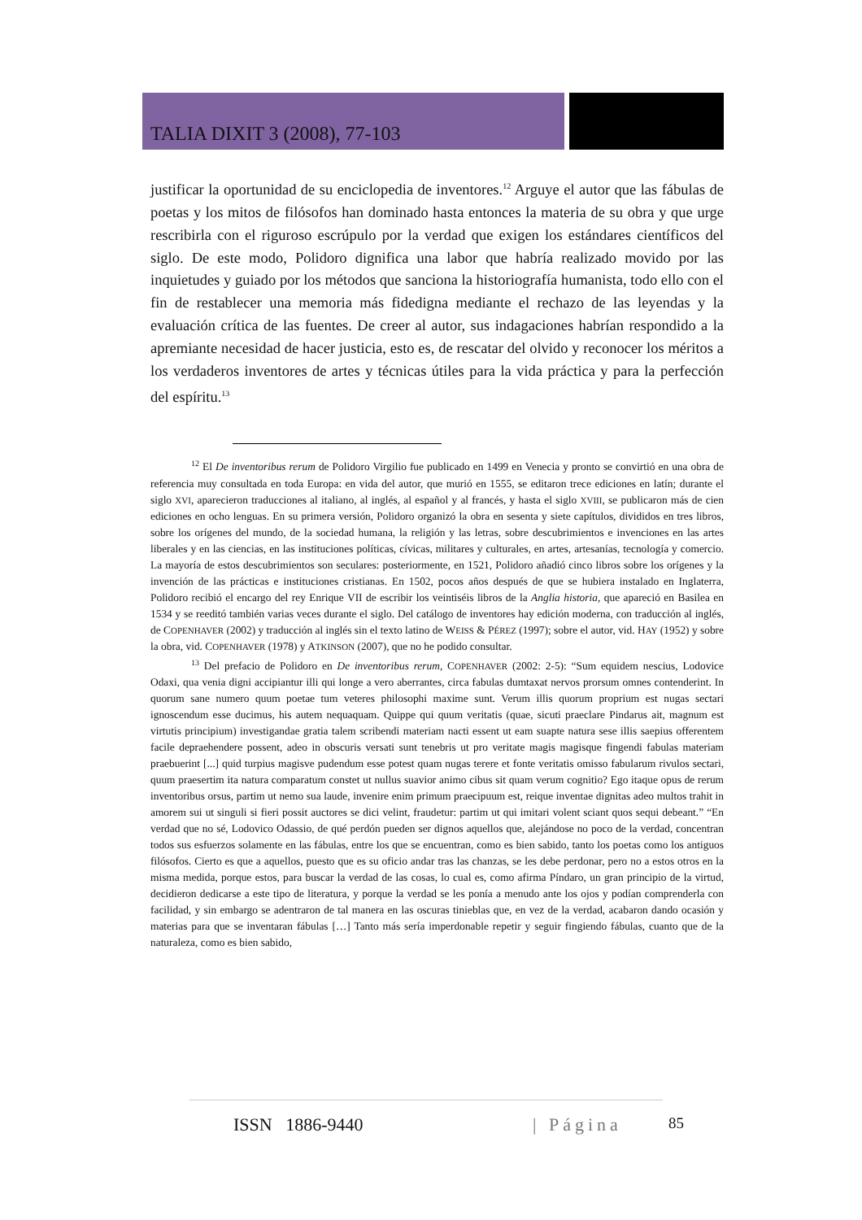TALIA DIXIT 3 (2008), 77-103
justificar la oportunidad de su enciclopedia de inventores.<sup>12</sup> Arguye el autor que las fábulas de poetas y los mitos de filósofos han dominado hasta entonces la materia de su obra y que urge rescribirla con el riguroso escrúpulo por la verdad que exigen los estándares científicos del siglo. De este modo, Polidoro dignifica una labor que habría realizado movido por las inquietudes y guiado por los métodos que sanciona la historiografía humanista, todo ello con el fin de restablecer una memoria más fidedigna mediante el rechazo de las leyendas y la evaluación crítica de las fuentes. De creer al autor, sus indagaciones habrían respondido a la apremiante necesidad de hacer justicia, esto es, de rescatar del olvido y reconocer los méritos a los verdaderos inventores de artes y técnicas útiles para la vida práctica y para la perfección del espíritu.<sup>13</sup>
<sup>12</sup> El De inventoribus rerum de Polidoro Virgilio fue publicado en 1499 en Venecia y pronto se convirtió en una obra de referencia muy consultada en toda Europa: en vida del autor, que murió en 1555, se editaron trece ediciones en latín; durante el siglo XVI, aparecieron traducciones al italiano, al inglés, al español y al francés, y hasta el siglo XVIII, se publicaron más de cien ediciones en ocho lenguas. En su primera versión, Polidoro organizó la obra en sesenta y siete capítulos, divididos en tres libros, sobre los orígenes del mundo, de la sociedad humana, la religión y las letras, sobre descubrimientos e invenciones en las artes liberales y en las ciencias, en las instituciones políticas, cívicas, militares y culturales, en artes, artesanías, tecnología y comercio. La mayoría de estos descubrimientos son seculares: posteriormente, en 1521, Polidoro añadió cinco libros sobre los orígenes y la invención de las prácticas e instituciones cristianas. En 1502, pocos años después de que se hubiera instalado en Inglaterra, Polidoro recibió el encargo del rey Enrique VII de escribir los veintiséis libros de la Anglia historia, que apareció en Basilea en 1534 y se reeditó también varias veces durante el siglo. Del catálogo de inventores hay edición moderna, con traducción al inglés, de COPENHAVER (2002) y traducción al inglés sin el texto latino de WEISS & PÉREZ (1997); sobre el autor, vid. HAY (1952) y sobre la obra, vid. COPENHAVER (1978) y ATKINSON (2007), que no he podido consultar.
<sup>13</sup> Del prefacio de Polidoro en De inventoribus rerum, COPENHAVER (2002: 2-5): “Sum equidem nescius, Lodovice Odaxi, qua venia digni accipiantur illi qui longe a vero aberrantes, circa fabulas dumtaxat nervos prorsum omnes contenderint. In quorum sane numero quum poetae tum veteres philosophi maxime sunt. Verum illis quorum proprium est nugas sectari ignoscendum esse ducimus, his autem nequaquam. Quippe qui quum veritatis (quae, sicuti praeclare Pindarus ait, magnum est virtutis principium) investigandae gratia talem scribendi materiam nacti essent ut eam suapte natura sese illis saepius offerentem facile depraehendere possent, adeo in obscuris versati sunt tenebris ut pro veritate magis magisque fingendi fabulas materiam praebuerint [...] quid turpius magisve pudendum esse potest quam nugas terere et fonte veritatis omisso fabularum rivulos sectari, quum praesertim ita natura comparatum constet ut nullus suavior animo cibus sit quam verum cognitio? Ego itaque opus de rerum inventoribus orsus, partim ut nemo sua laude, invenire enim primum praecipuum est, reique inventae dignitas adeo multos trahit in amorem sui ut singuli si fieri possit auctores se dici velint, fraudetur: partim ut qui imitari volent sciant quos sequi debeant.” “En verdad que no sé, Lodovico Odassio, de qué perdón pueden ser dignos aquellos que, alejándose no poco de la verdad, concentran todos sus esfuerzos solamente en las fábulas, entre los que se encuentran, como es bien sabido, tanto los poetas como los antiguos filósofos. Cierto es que a aquellos, puesto que es su oficio andar tras las chanzas, se les debe perdonar, pero no a estos otros en la misma medida, porque estos, para buscar la verdad de las cosas, lo cual es, como afirma Píndaro, un gran principio de la virtud, decidieron dedicarse a este tipo de literatura, y porque la verdad se les ponía a menudo ante los ojos y podían comprenderla con facilidad, y sin embargo se adentraron de tal manera en las oscuras tinieblas que, en vez de la verdad, acabaron dando ocasión y materias para que se inventaran fábulas […] Tanto más sería imperdonable repetir y seguir fingiendo fábulas, cuanto que de la naturaleza, como es bien sabido,
ISSN 1886-9440 | Página 85